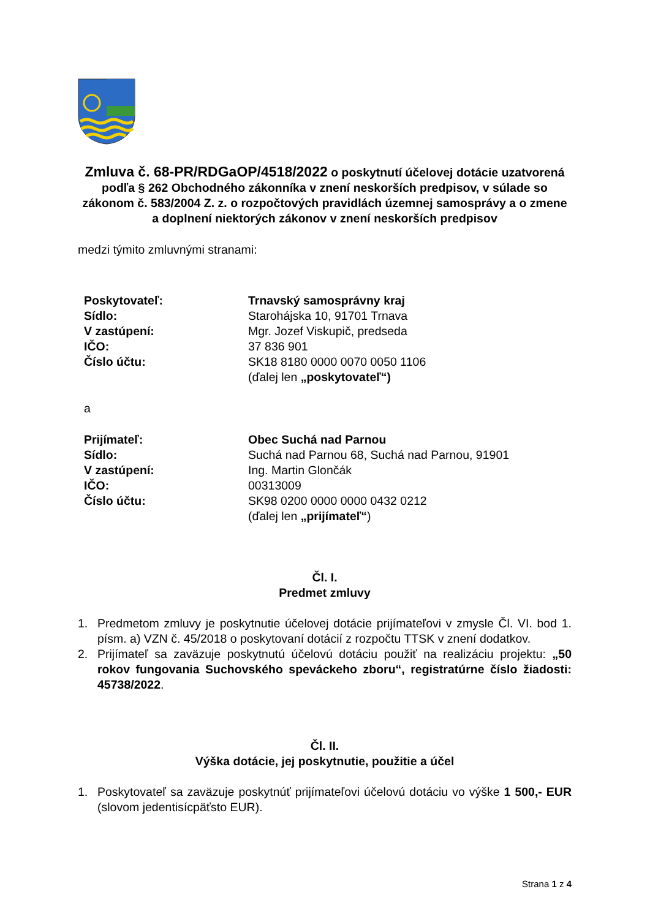Zmluva č. 68-PR/RDGaOP/4518/2022 o poskytnutí účelovej dotácie uzatvorená podľa § 262 Obchodného zákonníka v znení neskorších predpisov, v súlade so zákonom č. 583/2004 Z. z. o rozpočtových pravidlách územnej samosprávy a o zmene a doplnení niektorých zákonov v znení neskorších predpisov
medzi týmito zmluvnými stranami:
Poskytovateľ: Trnavský samosprávny kraj
Sídlo: Starohájska 10, 91701 Trnava
V zastúpení: Mgr. Jozef Viskupič, predseda
IČO: 37 836 901
Číslo účtu: SK18 8180 0000 0070 0050 1106
(ďalej len „poskytovateľ“)
a
Prijímateľ: Obec Suchá nad Parnou
Sídlo: Suchá nad Parnou 68, Suchá nad Parnou, 91901
V zastúpení: Ing. Martin Glončák
IČO: 00313009
Číslo účtu: SK98 0200 0000 0000 0432 0212
(ďalej len „prijímateľ“)
Čl. I.
Predmet zmluvy
1. Predmetom zmluvy je poskytnutie účelovej dotácie prijímateľovi v zmysle Čl. VI. bod 1. písm. a) VZN č. 45/2018 o poskytovaní dotácií z rozpočtu TTSK v znení dodatkov.
2. Prijímateľ sa zaväzuje poskytnutú účelovú dotáciu použiť na realizáciu projektu: „50 rokov fungovania Suchovského speváckeho zboru“, registratúrne číslo žiadosti: 45738/2022.
Čl. II.
Výška dotácie, jej poskytnutie, použitie a účel
1. Poskytovateľ sa zaväzuje poskytnúť prijímateľovi účelovú dotáciu vo výške 1 500,- EUR (slovom jedentisícpäťsto EUR).
Strana 1 z 4